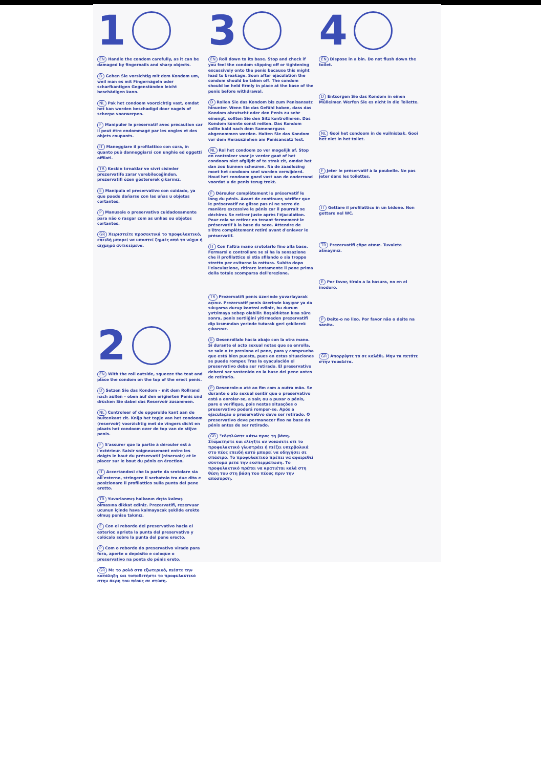1
EN Handle the condom carefully, as it can be damaged by fingernails and sharp objects.
D Gehen Sie vorsichtig mit dem Kondom um, weil man es mit Fingernägeln oder scharfkantigen Gegenständen leicht beschädigen kann.
NL Pak het condoom voorzichtig vast, omdat het kan worden beschadigd door nagels of scherpe voorwerpen.
F Manipuler le préservatif avec précaution car il peut être endommagé par les ongles et des objets coupants.
IT Maneggiare il profilattico con cura, in quanto può danneggiarsi con unghie ed oggetti affilati.
TR Keskin tırnaklar ve sivri cisimler prezervatife zarar verebileceğinden, prezervatifi özen göstererek çıkarınız.
E Manipula el preservativo con cuidado, ya que puede dañarse con las uñas u objetos cortantes.
P Manuseie o preservativo cuidadosamente para não o rasgar com as unhas ou objetos cortantes.
GR Χειριστείτε προσεκτικά το προφυλακτικό, επειδή μπορεί να υποστεί ζημιές από τα νύχια ή αιχμηρά αντικείμενα.
2
EN With the roll outside, squeeze the teat and place the condom on the top of the erect penis.
D Setzen Sie das Kondom – mit dem Rollrand nach außen – oben auf den erigierten Penis und drücken Sie dabei das Reservoir zusammen.
NL Controleer of de opgerolde kant aan de buitenkant zit. Knijp het topje van het condoom (reservoir) voorzichtig met de vingers dicht en plaats het condoom over de top van de stijve penis.
F S'assurer que la partie à dérouler est à l'extérieur. Saisir soigneusement entre les doigts le haut du préservatif (réservoir) et le placer sur le bout du pénis en érection.
IT Accertandosi che la parte da srotolare sia all'esterno, stringere il serbatoio tra due dita e posizionare il profilattico sulla punta del pene eretto.
TR Yuvarlanmış halkanın dışta kalmış olmasına dikkat ediniz. Prezervatifi, rezervuar ucunun içinde hava kalmayacak şekilde erekte olmuş penise takınız.
E Con el reborde del preservativo hacia el exterior, aprieta la punta del preservativo y colócalo sobre la punta del pene erecto.
P Com o rebordo do preservativo virado para fora, aperte o depósito e coloque o preservativo na ponta do pénis ereto.
GR Με το ρολό στο εξωτερικό, πιέστε την κατάληξη και τοποθετήστε το προφυλακτικό στην άκρη του πέους σε στύση.
3
EN Roll down to its base. Stop and check if you feel the condom slipping off or tightening excessively onto the penis because this might lead to breakage. Soon after ejaculation the condom should be taken off. The condom should be held firmly in place at the base of the penis before withdrawal.
D Rollen Sie das Kondom bis zum Penisansatz hinunter. Wenn Sie das Gefühl haben, dass das Kondom abrutscht oder den Penis zu sehr einengt, sollten Sie den Sitz kontrollieren. Das Kondom könnte sonst reißen. Das Kondom sollte bald nach dem Samenerguss abgenommen werden. Halten Sie das Kondom vor dem Herausziehen am Penisansatz fest.
NL Rol het condoom zo ver mogelijk af. Stop en controleer voor je verder gaat of het condoom niet afglijdt of te strak zit, omdat het dan zou kunnen scheuren. Na de zaadlozing moet het condoom snel worden verwijderd. Houd het condoom goed vast aan de onderrand voordat u de penis terug trekt.
F Dérouler complètement le préservatif le long du pénis. Avant de continuer, vérifier que le préservatif ne glisse pas ni ne serre de manière excessive le pénis car il pourrait se déchirer. Se retirer juste après l'éjaculation. Pour cela se retirer en tenant fermement le préservatif à la base du sexe. Attendre de s'être complètement retiré avant d'enlever le préservatif.
IT Con l'altra mano srotolarlo fino alla base. Fermarsi e controllare se si ha la sensazione che il profilattico si stia sfilando o sia troppo stretto per evitarne la rottura. Subito dopo l'eiaculazione, ritirare lentamente il pene prima della totale scomparsa dell'erezione.
TR Prezervatifi penis üzerinde yuvarlayarak açınız. Prezervatif penis üzerinde kayıyor ya da sıkıyorsa durup kontrol ediniz, bu durum yırtılmaya sebep olabilir. Boşaldıktan kısa süre sonra, penis sertliğini yitirmeden prezervatifi dip kısmından yerinde tutarak geri çekilerek çıkarınız.
E Desenróllalo hacia abajo con la otra mano. Si durante el acto sexual notas que se enrolla, se sale o te presiona el pene, para y comprueba que está bien puesto, pues en estas situaciones se puede romper. Tras la eyaculación el preservativo debe ser retirado. El preservativo deberá ser sostenido en la base del pene antes de retirarlo.
P Desenrole-o até ao fim com a outra mão. Se durante o ato sexual sentir que o preservativo está a enrolar-se, a sair, ou a puxar o pénis, pare e verifique, pois nestas situações o preservativo poderá romper-se. Após a ejaculação o preservativo deve ser retirado. O preservativo deve permanecer fixo na base do pénis antes de ser retirado.
GR Ξεδιπλώστε κάτω προς τη βάση. Σταματήστε και ελέγξτε αν νοιώσετε ότι το προφυλακτικό γλυστράει ή πιέζει υπερβολικά στο πέος επειδή αυτό μπορεί να οδηγήσει σε σπάσιμο. Το προφυλακτικό πρέπει να αφαιρεθεί σύντομα μετά την εκσπερμάτωση. Το προφυλακτικό πρέπει να κρατιέται καλά στη θέση του στη βάση του πέους πριν την απόσυρση.
4
EN Dispose in a bin. Do not flush down the toilet.
D Entsorgen Sie das Kondom in einen Mülleimer. Werfen Sie es nicht in die Toilette.
NL Gooi het condoom in de vuilnisbak. Gooi het niet in het toilet.
F Jeter le préservatif à la poubelle. Ne pas jeter dans les toilettes.
IT Gettare il profilattico in un bidone. Non gettare nel WC.
TR Prezervatifi çöpe atınız. Tuvalete atmayınız.
E Por favor, tíralo a la basura, no en el inodoro.
P Deite-o no lixo. Por favor não o deite na sanita.
GR Απορρίψτε τα σε καλάθι. Μην τα πετάτε στην τουαλέτα.